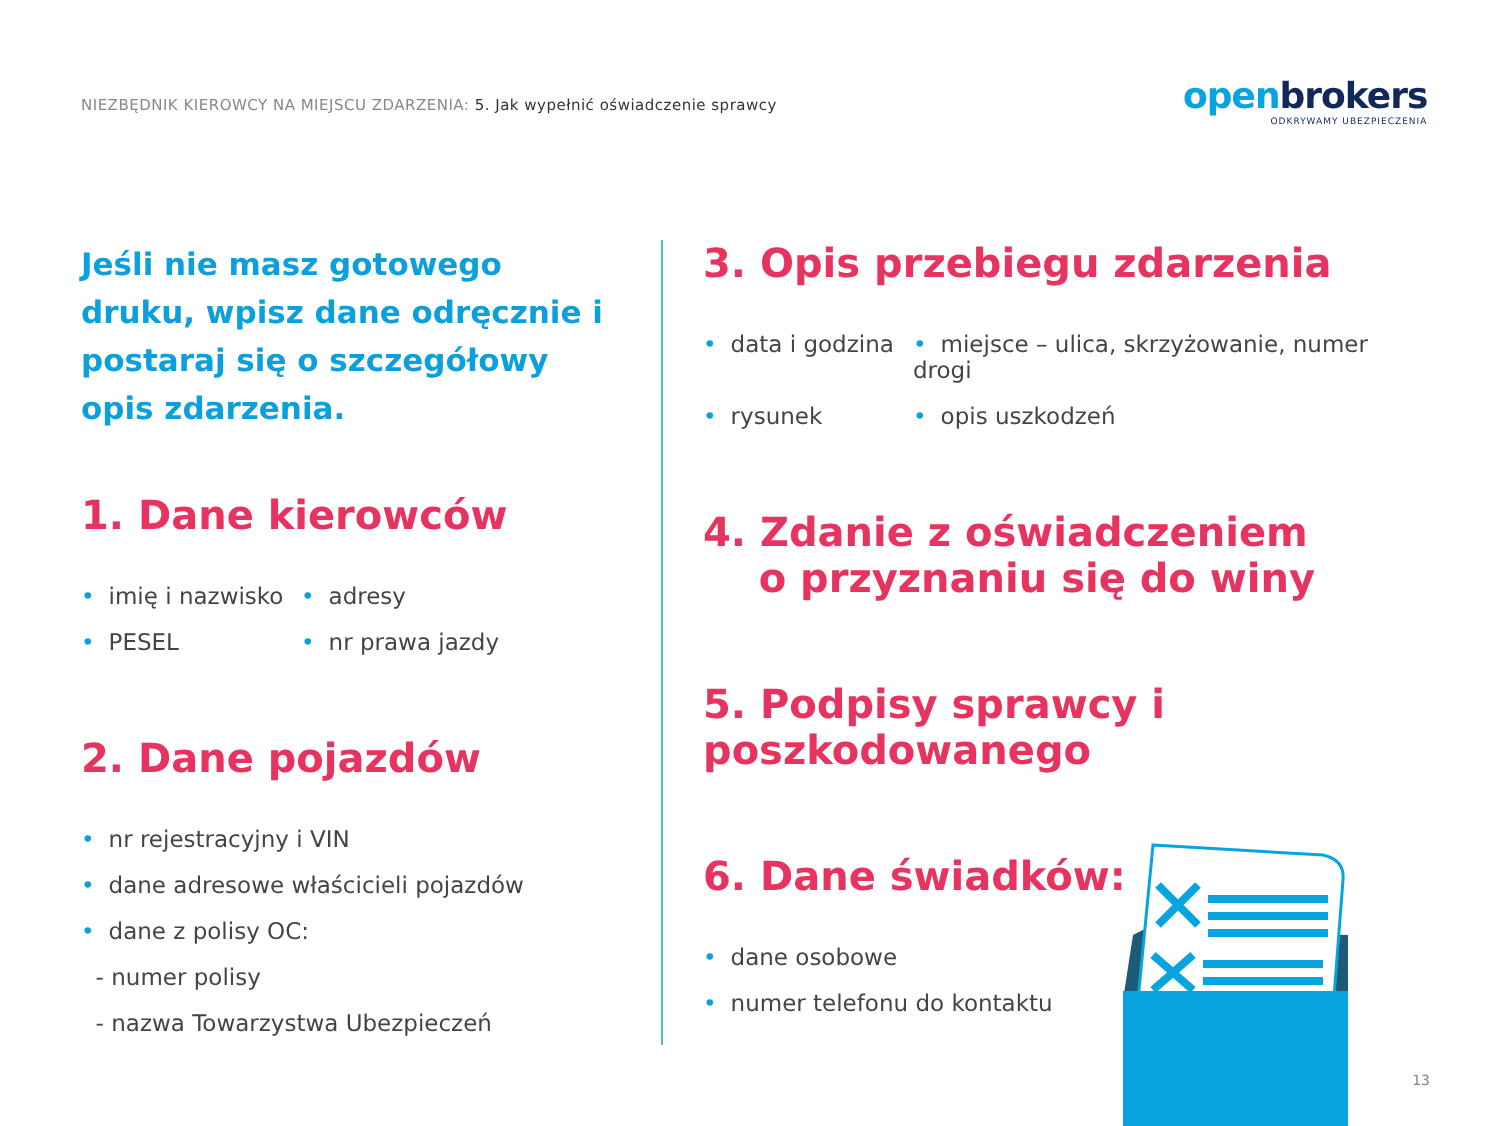NIEZBĘDNIK KIEROWCY NA MIEJSCU ZDARZENIA: 5. Jak wypełnić oświadczenie sprawcy
open brokers
ODKRYWAMY UBEZPIECZENIA
Jeśli nie masz gotowego druku, wpisz dane odręcznie i postaraj się o szczegółowy opis zdarzenia.
1. Dane kierowców
• imię i nazwisko
• adresy
• PESEL
• nr prawa jazdy
2. Dane pojazdów
• nr rejestracyjny i VIN
• dane adresowe właścicieli pojazdów
• dane z polisy OC:
- numer polisy
- nazwa Towarzystwa Ubezpieczeń
3. Opis przebiegu zdarzenia
• data i godzina
• miejsce – ulica, skrzyżowanie, numer drogi
• rysunek
• opis uszkodzeń
4. Zdanie z oświadczeniem
o przyznaniu się do winy
5. Podpisy sprawcy i poszkodowanego
6. Dane świadków:
• dane osobowe
• numer telefonu do kontaktu
13